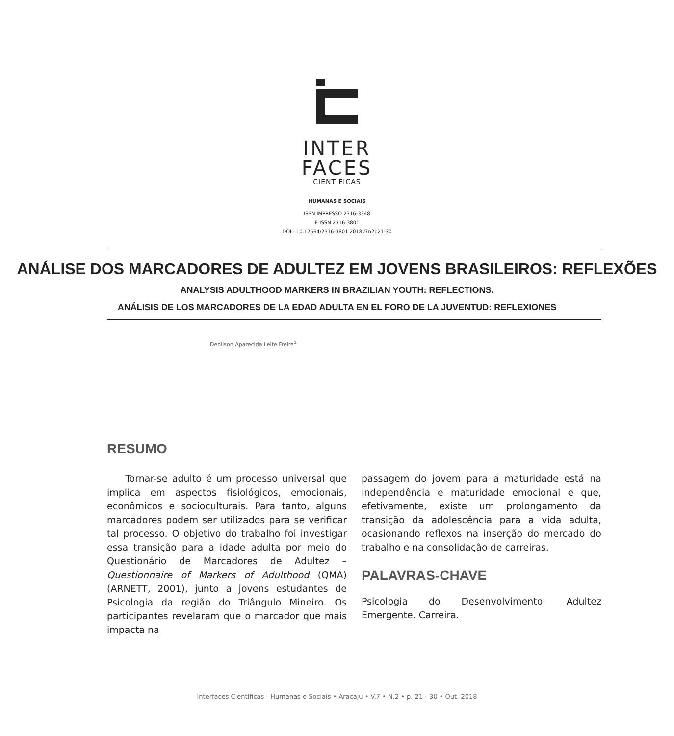INTER
FACES
CIENTÍFICAS
HUMANAS E SOCIAIS
ISSN IMPRESSO 2316-3348
E-ISSN 2316-3801
DOI - 10.17564/2316-3801.2018v7n2p21-30
ANÁLISE DOS MARCADORES DE ADULTEZ EM JOVENS BRASILEIROS: REFLEXÕES
ANALYSIS ADULTHOOD MARKERS IN BRAZILIAN YOUTH: REFLECTIONS.
ANÁLISIS DE LOS MARCADORES DE LA EDAD ADULTA EN EL FORO DE LA JUVENTUD: REFLEXIONES
Denilson Aparecida Leite Freire<sup>1</sup>
RESUMO
Tornar-se adulto é um processo universal que implica em aspectos fisiológicos, emocionais, econômicos e socioculturais. Para tanto, alguns marcadores podem ser utilizados para se verificar tal processo. O objetivo do trabalho foi investigar essa transição para a idade adulta por meio do Questionário de Marcadores de Adultez – Questionnaire of Markers of Adulthood (QMA) (ARNETT, 2001), junto a jovens estudantes de Psicologia da região do Triângulo Mineiro. Os participantes revelaram que o marcador que mais impacta na
passagem do jovem para a maturidade está na independência e maturidade emocional e que, efetivamente, existe um prolongamento da transição da adolescência para a vida adulta, ocasionando reflexos na inserção do mercado do trabalho e na consolidação de carreiras.
PALAVRAS-CHAVE
Psicologia do Desenvolvimento. Adultez Emergente. Carreira.
Interfaces Científicas - Humanas e Sociais • Aracaju • V.7 • N.2 • p. 21 - 30 • Out. 2018